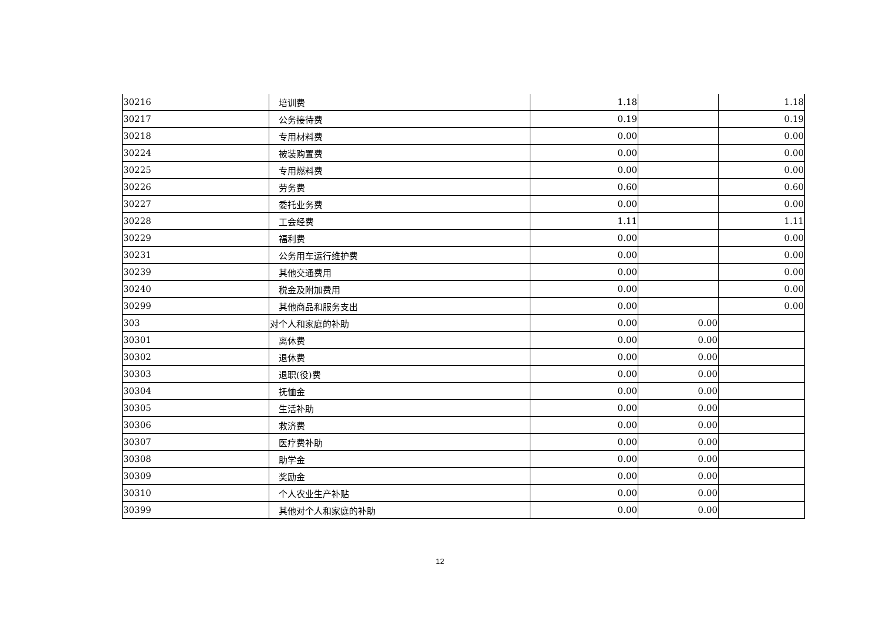| 30216 | 培训费 | 1.18 | | 1.18 |
| 30217 | 公务接待费 | 0.19 | | 0.19 |
| 30218 | 专用材料费 | 0.00 | | 0.00 |
| 30224 | 被装购置费 | 0.00 | | 0.00 |
| 30225 | 专用燃料费 | 0.00 | | 0.00 |
| 30226 | 劳务费 | 0.60 | | 0.60 |
| 30227 | 委托业务费 | 0.00 | | 0.00 |
| 30228 | 工会经费 | 1.11 | | 1.11 |
| 30229 | 福利费 | 0.00 | | 0.00 |
| 30231 | 公务用车运行维护费 | 0.00 | | 0.00 |
| 30239 | 其他交通费用 | 0.00 | | 0.00 |
| 30240 | 税金及附加费用 | 0.00 | | 0.00 |
| 30299 | 其他商品和服务支出 | 0.00 | | 0.00 |
| 303 | 对个人和家庭的补助 | 0.00 | 0.00 | |
| 30301 | 离休费 | 0.00 | 0.00 | |
| 30302 | 退休费 | 0.00 | 0.00 | |
| 30303 | 退职(役)费 | 0.00 | 0.00 | |
| 30304 | 抚恤金 | 0.00 | 0.00 | |
| 30305 | 生活补助 | 0.00 | 0.00 | |
| 30306 | 救济费 | 0.00 | 0.00 | |
| 30307 | 医疗费补助 | 0.00 | 0.00 | |
| 30308 | 助学金 | 0.00 | 0.00 | |
| 30309 | 奖励金 | 0.00 | 0.00 | |
| 30310 | 个人农业生产补贴 | 0.00 | 0.00 | |
| 30399 | 其他对个人和家庭的补助 | 0.00 | 0.00 | |
12